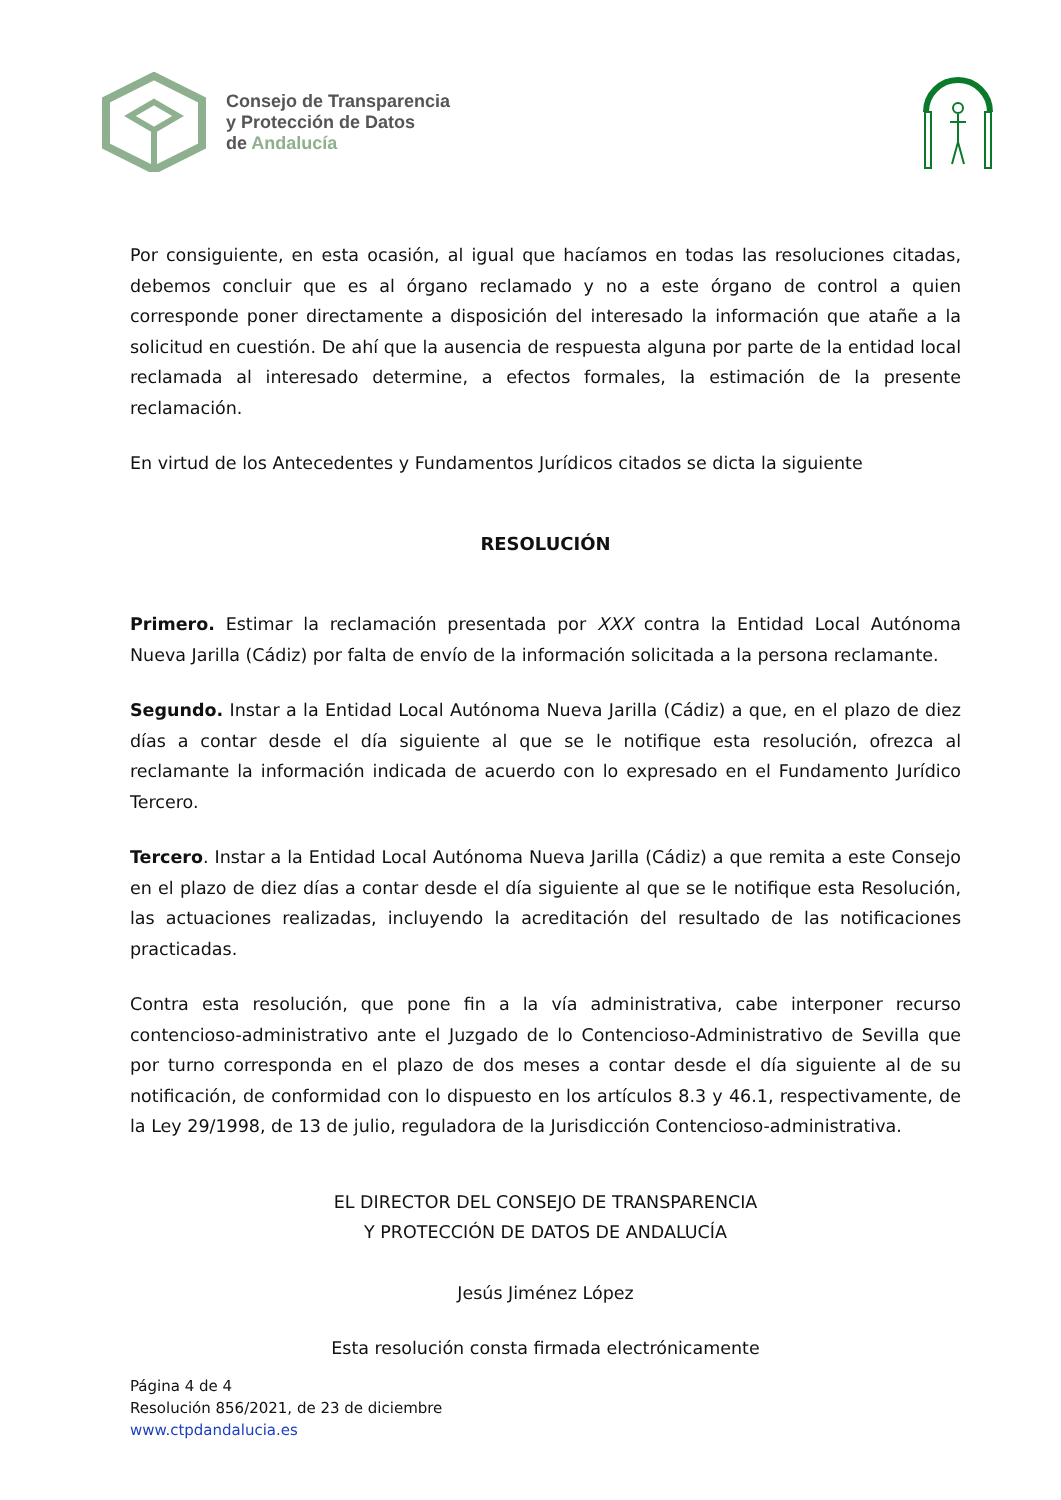Consejo de Transparencia
y Protección de Datos
de Andalucía
Por consiguiente, en esta ocasión, al igual que hacíamos en todas las resoluciones citadas, debemos concluir que es al órgano reclamado y no a este órgano de control a quien corresponde poner directamente a disposición del interesado la información que atañe a la solicitud en cuestión. De ahí que la ausencia de respuesta alguna por parte de la entidad local reclamada al interesado determine, a efectos formales, la estimación de la presente reclamación.
En virtud de los Antecedentes y Fundamentos Jurídicos citados se dicta la siguiente
RESOLUCIÓN
Primero. Estimar la reclamación presentada por XXX contra la Entidad Local Autónoma Nueva Jarilla (Cádiz) por falta de envío de la información solicitada a la persona reclamante.
Segundo. Instar a la Entidad Local Autónoma Nueva Jarilla (Cádiz) a que, en el plazo de diez días a contar desde el día siguiente al que se le notifique esta resolución, ofrezca al reclamante la información indicada de acuerdo con lo expresado en el Fundamento Jurídico Tercero.
Tercero. Instar a la Entidad Local Autónoma Nueva Jarilla (Cádiz) a que remita a este Consejo en el plazo de diez días a contar desde el día siguiente al que se le notifique esta Resolución, las actuaciones realizadas, incluyendo la acreditación del resultado de las notificaciones practicadas.
Contra esta resolución, que pone fin a la vía administrativa, cabe interponer recurso contencioso-administrativo ante el Juzgado de lo Contencioso-Administrativo de Sevilla que por turno corresponda en el plazo de dos meses a contar desde el día siguiente al de su notificación, de conformidad con lo dispuesto en los artículos 8.3 y 46.1, respectivamente, de la Ley 29/1998, de 13 de julio, reguladora de la Jurisdicción Contencioso-administrativa.
EL DIRECTOR DEL CONSEJO DE TRANSPARENCIA
Y PROTECCIÓN DE DATOS DE ANDALUCÍA
Jesús Jiménez López
Esta resolución consta firmada electrónicamente
Página 4 de 4
Resolución 856/2021, de 23 de diciembre
www.ctpdandalucia.es